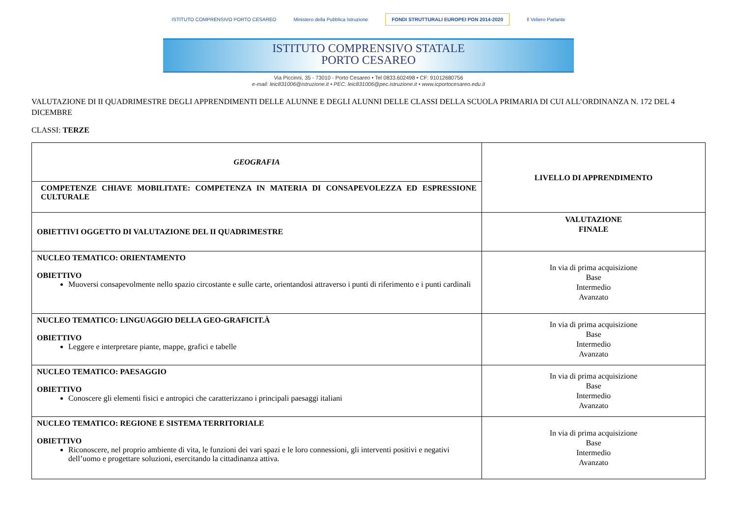ISTITUTO COMPRENSIVO PORTO CESAREO Ministero della Pubblica Istruzione FONDI STRUTTURALI EUROPEI PON 2014-2020 Il Veliero Parlante
ISTITUTO COMPRENSIVO STATALE
PORTO CESAREO
Via Piccinni, 35 - 73010 - Porto Cesareo • Tel 0833.602498 • CF: 91012680756
e-mail: leic831006@istruzione.it • PEC: leic831006@pec.istruzione.it • www.icportocesareo.edu.it
VALUTAZIONE DI II QUADRIMESTRE DEGLI APPRENDIMENTI DELLE ALUNNE E DEGLI ALUNNI DELLE CLASSI DELLA SCUOLA PRIMARIA DI CUI ALL’ORDINANZA N. 172 DEL 4 DICEMBRE
CLASSI: TERZE
| GEOGRAFIA | LIVELLO DI APPRENDIMENTO |
| COMPETENZE CHIAVE MOBILITATE: COMPETENZA IN MATERIA DI CONSAPEVOLEZZA ED ESPRESSIONE CULTURALE | |
| OBIETTIVI OGGETTO DI VALUTAZIONE DEL II QUADRIMESTRE | VALUTAZIONE FINALE |
| NUCLEO TEMATICO: ORIENTAMENTO OBIETTIVO Muoversi consapevolmente nello spazio circostante e sulle carte, orientandosi attraverso i punti di riferimento e i punti cardinali | In via di prima acquisizione Base Intermedio Avanzato |
| NUCLEO TEMATICO: LINGUAGGIO DELLA GEO-GRAFICIT.À OBIETTIVO Leggere e interpretare piante, mappe, grafici e tabelle | In via di prima acquisizione Base Intermedio Avanzato |
| NUCLEO TEMATICO: PAESAGGIO OBIETTIVO Conoscere gli elementi fisici e antropici che caratterizzano i principali paesaggi italiani | In via di prima acquisizione Base Intermedio Avanzato |
| NUCLEO TEMATICO: REGIONE E SISTEMA TERRITORIALE OBIETTIVO Riconoscere, nel proprio ambiente di vita, le funzioni dei vari spazi e le loro connessioni, gli interventi positivi e negativi dell’uomo e progettare soluzioni, esercitando la cittadinanza attiva. | In via di prima acquisizione Base Intermedio Avanzato |